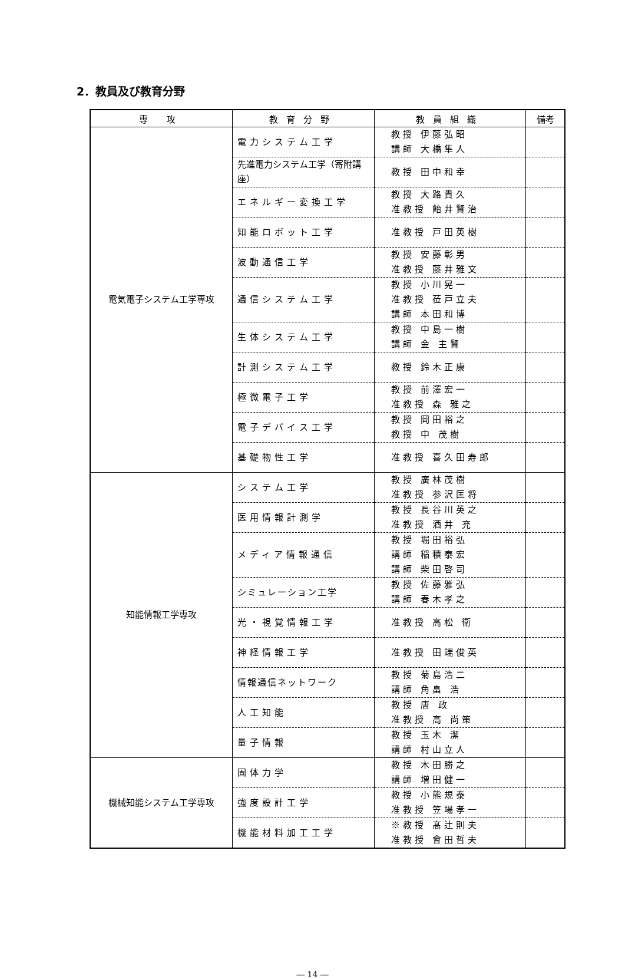2．教員及び教育分野
| 専 攻 | 教育分野 | 教員組織 | 備考 |
| --- | --- | --- | --- |
| 電気電子システム工学専攻 | 電力システム工学 | 教授 伊藤弘昭 講師 大橋隼人 | |
| | 先進電力システム工学（寄附講座） | 教授 田中和幸 | |
| | エネルギー変換工学 | 教授 大路貴久 准教授 飴井賢治 | |
| | 知能ロボット工学 | 准教授 戸田英樹 | |
| | 波動通信工学 | 教授 安藤彰男 准教授 藤井雅文 | |
| | 通信システム工学 | 教授 小川晃一 准教授 莅戸立夫 講師 本田和博 | |
| | 生体システム工学 | 教授 中島一樹 講師 金 主賢 | |
| | 計測システム工学 | 教授 鈴木正康 | |
| | 極微電子工学 | 教授 前澤宏一 准教授 森 雅之 | |
| | 電子デバイス工学 | 教授 岡田裕之 教授 中 茂樹 | |
| | 基礎物性工学 | 准教授 喜久田寿郎 | |
| 知能情報工学専攻 | システム工学 | 教授 廣林茂樹 准教授 参沢匡将 | |
| | 医用情報計測学 | 教授 長谷川英之 准教授 酒井 充 | |
| | メディア情報通信 | 教授 堀田裕弘 講師 稲積泰宏 講師 柴田啓司 | |
| | シミュレーション工学 | 教授 佐藤雅弘 講師 春木孝之 | |
| | 光・視覚情報工学 | 准教授 高松 衛 | |
| | 神経情報工学 | 准教授 田端俊英 | |
| | 情報通信ネットワーク | 教授 菊島浩二 講師 角畠 浩 | |
| | 人工知能 | 教授 唐 政 准教授 高 尚策 | |
| | 量子情報 | 教授 玉木 潔 講師 村山立人 | |
| 機械知能システム工学専攻 | 固体力学 | 教授 木田勝之 講師 増田健一 | |
| | 強度設計工学 | 教授 小熊規泰 准教授 笠場孝一 | |
| | 機能材料加工工学 | ※教授 髙辻則夫 准教授 會田哲夫 | |
― 14 ―